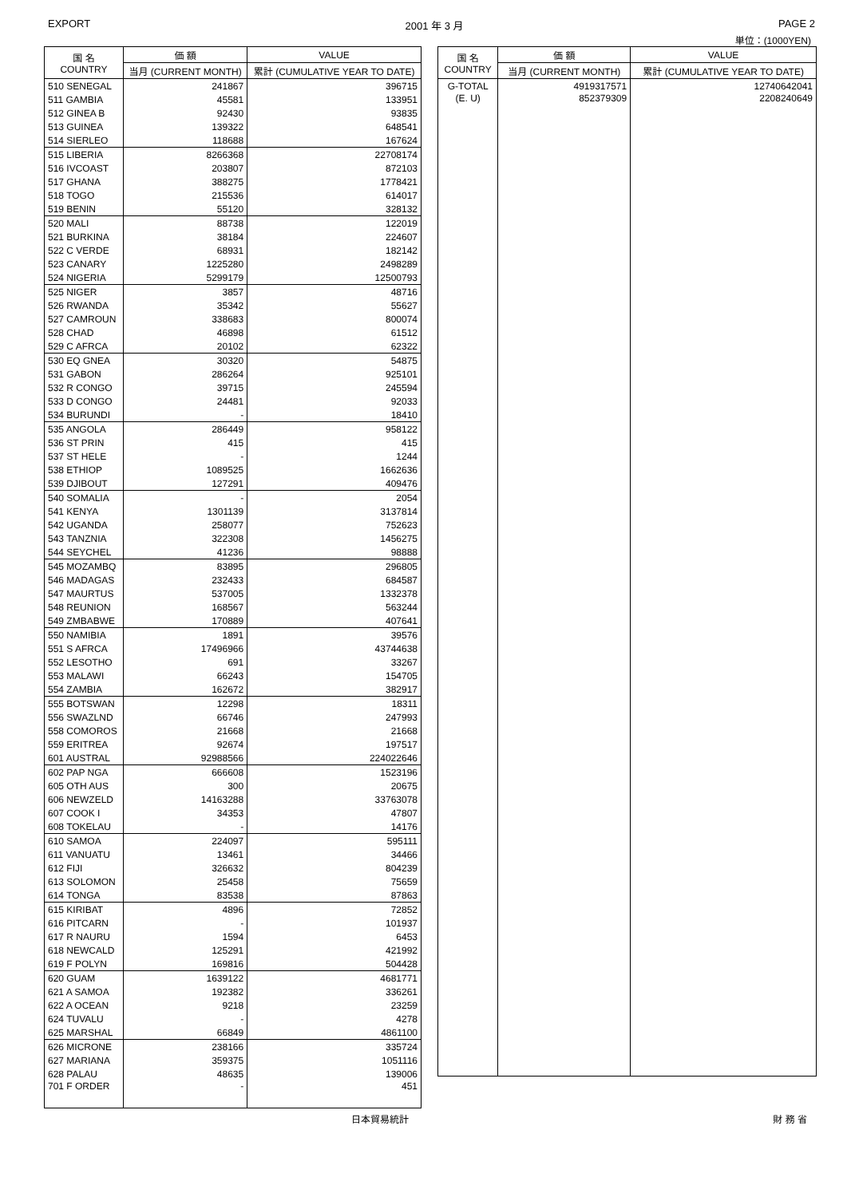EXPORT 2001 年 3 月 PAGE 2
単位：(1000YEN)
| 国 名 COUNTRY | 価 額 | VALUE |
| --- | --- | --- |
| | 当月 (CURRENT MONTH) | 累計 (CUMULATIVE YEAR TO DATE) |
| 510 SENEGAL | 241867 | 396715 |
| 511 GAMBIA | 45581 | 133951 |
| 512 GINEA B | 92430 | 93835 |
| 513 GUINEA | 139322 | 648541 |
| 514 SIERLEO | 118688 | 167624 |
| 515 LIBERIA | 8266368 | 22708174 |
| 516 IVCOAST | 203807 | 872103 |
| 517 GHANA | 388275 | 1778421 |
| 518 TOGO | 215536 | 614017 |
| 519 BENIN | 55120 | 328132 |
| 520 MALI | 88738 | 122019 |
| 521 BURKINA | 38184 | 224607 |
| 522 C VERDE | 68931 | 182142 |
| 523 CANARY | 1225280 | 2498289 |
| 524 NIGERIA | 5299179 | 12500793 |
| 525 NIGER | 3857 | 48716 |
| 526 RWANDA | 35342 | 55627 |
| 527 CAMROUN | 338683 | 800074 |
| 528 CHAD | 46898 | 61512 |
| 529 C AFRCA | 20102 | 62322 |
| 530 EQ GNEA | 30320 | 54875 |
| 531 GABON | 286264 | 925101 |
| 532 R CONGO | 39715 | 245594 |
| 533 D CONGO | 24481 | 92033 |
| 534 BURUNDI | - | 18410 |
| 535 ANGOLA | 286449 | 958122 |
| 536 ST PRIN | 415 | 415 |
| 537 ST HELE | - | 1244 |
| 538 ETHIOP | 1089525 | 1662636 |
| 539 DJIBOUT | 127291 | 409476 |
| 540 SOMALIA | - | 2054 |
| 541 KENYA | 1301139 | 3137814 |
| 542 UGANDA | 258077 | 752623 |
| 543 TANZNIA | 322308 | 1456275 |
| 544 SEYCHEL | 41236 | 98888 |
| 545 MOZAMBQ | 83895 | 296805 |
| 546 MADAGAS | 232433 | 684587 |
| 547 MAURTUS | 537005 | 1332378 |
| 548 REUNION | 168567 | 563244 |
| 549 ZMBABWE | 170889 | 407641 |
| 550 NAMIBIA | 1891 | 39576 |
| 551 S AFRCA | 17496966 | 43744638 |
| 552 LESOTHO | 691 | 33267 |
| 553 MALAWI | 66243 | 154705 |
| 554 ZAMBIA | 162672 | 382917 |
| 555 BOTSWAN | 12298 | 18311 |
| 556 SWAZLND | 66746 | 247993 |
| 558 COMOROS | 21668 | 21668 |
| 559 ERITREA | 92674 | 197517 |
| 601 AUSTRAL | 92988566 | 224022646 |
| 602 PAP NGA | 666608 | 1523196 |
| 605 OTH AUS | 300 | 20675 |
| 606 NEWZELD | 14163288 | 33763078 |
| 607 COOK I | 34353 | 47807 |
| 608 TOKELAU | - | 14176 |
| 610 SAMOA | 224097 | 595111 |
| 611 VANUATU | 13461 | 34466 |
| 612 FIJI | 326632 | 804239 |
| 613 SOLOMON | 25458 | 75659 |
| 614 TONGA | 83538 | 87863 |
| 615 KIRIBAT | 4896 | 72852 |
| 616 PITCARN | - | 101937 |
| 617 R NAURU | 1594 | 6453 |
| 618 NEWCALD | 125291 | 421992 |
| 619 F POLYN | 169816 | 504428 |
| 620 GUAM | 1639122 | 4681771 |
| 621 A SAMOA | 192382 | 336261 |
| 622 A OCEAN | 9218 | 23259 |
| 624 TUVALU | - | 4278 |
| 625 MARSHAL | 66849 | 4861100 |
| 626 MICRONE | 238166 | 335724 |
| 627 MARIANA | 359375 | 1051116 |
| 628 PALAU | 48635 | 139006 |
| 701 F ORDER | - | 451 |
| 国 名 COUNTRY | 価 額 | VALUE |
| --- | --- | --- |
| | 当月 (CURRENT MONTH) | 累計 (CUMULATIVE YEAR TO DATE) |
| G-TOTAL | 4919317571 | 12740642041 |
| (E. U) | 852379309 | 2208240649 |
日本貿易統計 財 務 省